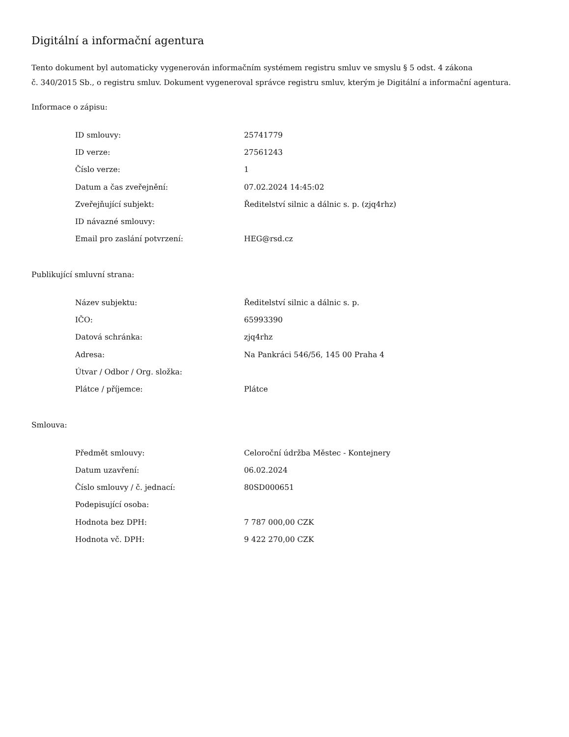Digitální a informační agentura
Tento dokument byl automaticky vygenerován informačním systémem registru smluv ve smyslu § 5 odst. 4 zákona
č. 340/2015 Sb., o registru smluv. Dokument vygeneroval správce registru smluv, kterým je Digitální a informační agentura.
Informace o zápisu:
| ID smlouvy: | 25741779 |
| ID verze: | 27561243 |
| Číslo verze: | 1 |
| Datum a čas zveřejnění: | 07.02.2024 14:45:02 |
| Zveřejňující subjekt: | Ředitelství silnic a dálnic s. p. (zjq4rhz) |
| ID návazné smlouvy: | |
| Email pro zaslání potvrzení: | HEG@rsd.cz |
Publikující smluvní strana:
| Název subjektu: | Ředitelství silnic a dálnic s. p. |
| IČO: | 65993390 |
| Datová schránka: | zjq4rhz |
| Adresa: | Na Pankráci 546/56, 145 00 Praha 4 |
| Útvar / Odbor / Org. složka: | |
| Plátce / příjemce: | Plátce |
Smlouva:
| Předmět smlouvy: | Celoroční údržba Městec - Kontejnery |
| Datum uzavření: | 06.02.2024 |
| Číslo smlouvy / č. jednací: | 80SD000651 |
| Podepisující osoba: | |
| Hodnota bez DPH: | 7 787 000,00 CZK |
| Hodnota vč. DPH: | 9 422 270,00 CZK |